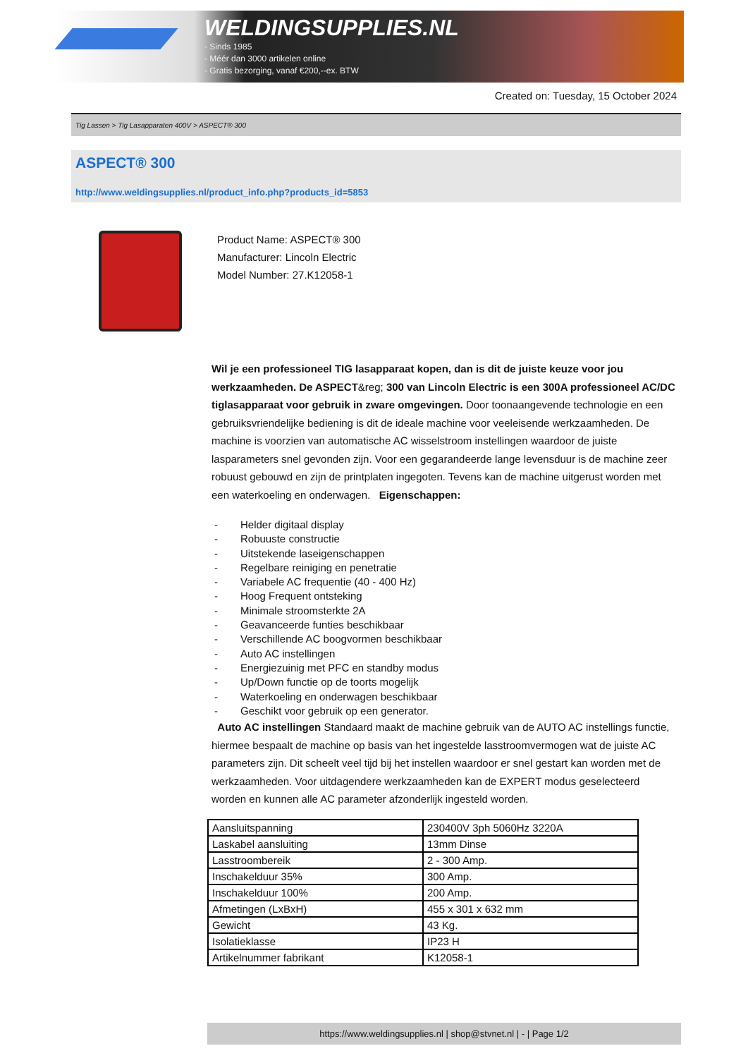WELDINGSUPPLIES.NL
- Sinds 1985
- Méér dan 3000 artikelen online
- Gratis bezorging, vanaf €200,--ex. BTW
Created on: Tuesday, 15 October 2024
Tig Lassen > Tig Lasapparaten 400V > ASPECT® 300
ASPECT® 300
http://www.weldingsupplies.nl/product_info.php?products_id=5853
Product Name: ASPECT® 300
Manufacturer: Lincoln Electric
Model Number: 27.K12058-1
Wil je een professioneel TIG lasapparaat kopen, dan is dit de juiste keuze voor jou werkzaamheden. De ASPECT&reg; 300 van Lincoln Electric is een 300A professioneel AC/DC tiglasapparaat voor gebruik in zware omgevingen. Door toonaangevende technologie en een gebruiksvriendelijke bediening is dit de ideale machine voor veeleisende werkzaamheden. De machine is voorzien van automatische AC wisselstroom instellingen waardoor de juiste lasparameters snel gevonden zijn. Voor een gegarandeerde lange levensduur is de machine zeer robuust gebouwd en zijn de printplaten ingegoten. Tevens kan de machine uitgerust worden met een waterkoeling en onderwagen. Eigenschappen:
- Helder digitaal display
- Robuuste constructie
- Uitstekende laseigenschappen
- Regelbare reiniging en penetratie
- Variabele AC frequentie (40 - 400 Hz)
- Hoog Frequent ontsteking
- Minimale stroomsterkte 2A
- Geavanceerde funties beschikbaar
- Verschillende AC boogvormen beschikbaar
- Auto AC instellingen
- Energiezuinig met PFC en standby modus
- Up/Down functie op de toorts mogelijk
- Waterkoeling en onderwagen beschikbaar
- Geschikt voor gebruik op een generator.
Auto AC instellingen Standaard maakt de machine gebruik van de AUTO AC instellings functie, hiermee bespaalt de machine op basis van het ingestelde lasstroomvermogen wat de juiste AC parameters zijn. Dit scheelt veel tijd bij het instellen waardoor er snel gestart kan worden met de werkzaamheden. Voor uitdagendere werkzaamheden kan de EXPERT modus geselecteerd worden en kunnen alle AC parameter afzonderlijk ingesteld worden.
| Aansluitspanning | 230400V 3ph 5060Hz 3220A |
| Laskabel aansluiting | 13mm Dinse |
| Lasstroombereik | 2 - 300 Amp. |
| Inschakelduur 35% | 300 Amp. |
| Inschakelduur 100% | 200 Amp. |
| Afmetingen (LxBxH) | 455 x 301 x 632 mm |
| Gewicht | 43 Kg. |
| Isolatieklasse | IP23 H |
| Artikelnummer fabrikant | K12058-1 |
https://www.weldingsupplies.nl | shop@stvnet.nl | - | Page 1/2